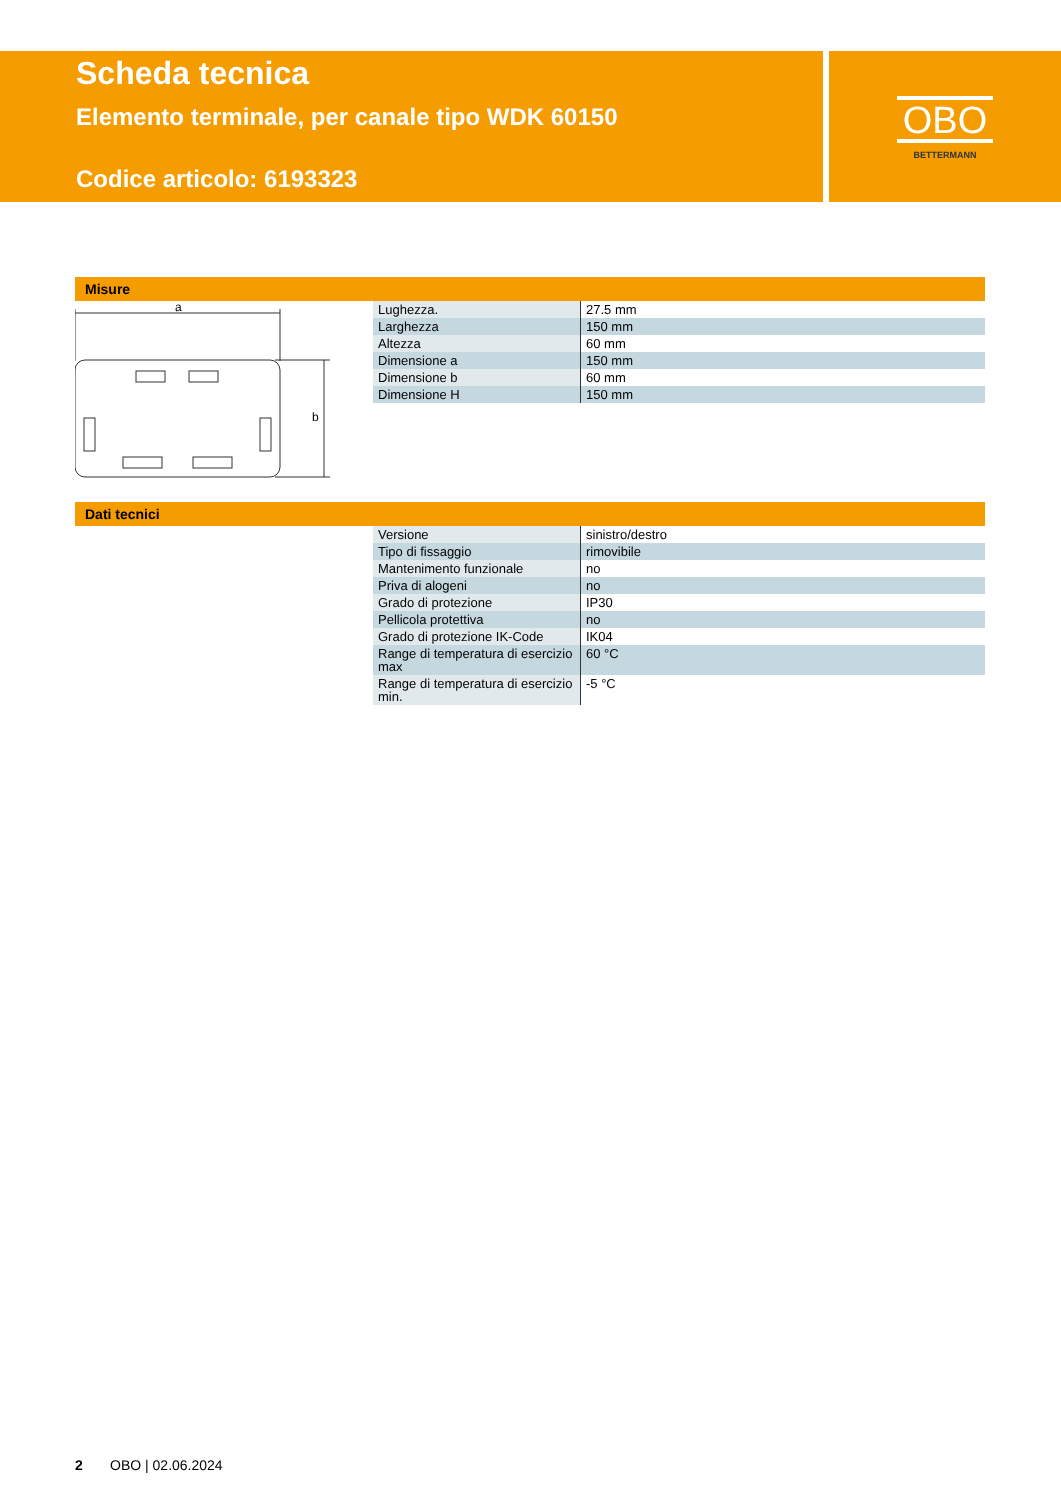Scheda tecnica
Elemento terminale, per canale tipo WDK 60150
Codice articolo: 6193323
OBO
BETTERMANN
Misure
a
b
| Lughezza. | 27.5 mm |
| Larghezza | 150 mm |
| Altezza | 60 mm |
| Dimensione a | 150 mm |
| Dimensione b | 60 mm |
| Dimensione H | 150 mm |
Dati tecnici
| Versione | sinistro/destro |
| Tipo di fissaggio | rimovibile |
| Mantenimento funzionale | no |
| Priva di alogeni | no |
| Grado di protezione | IP30 |
| Pellicola protettiva | no |
| Grado di protezione IK-Code | IK04 |
| Range di temperatura di esercizio max | 60 °C |
| Range di temperatura di esercizio min. | -5 °C |
2 OBO | 02.06.2024